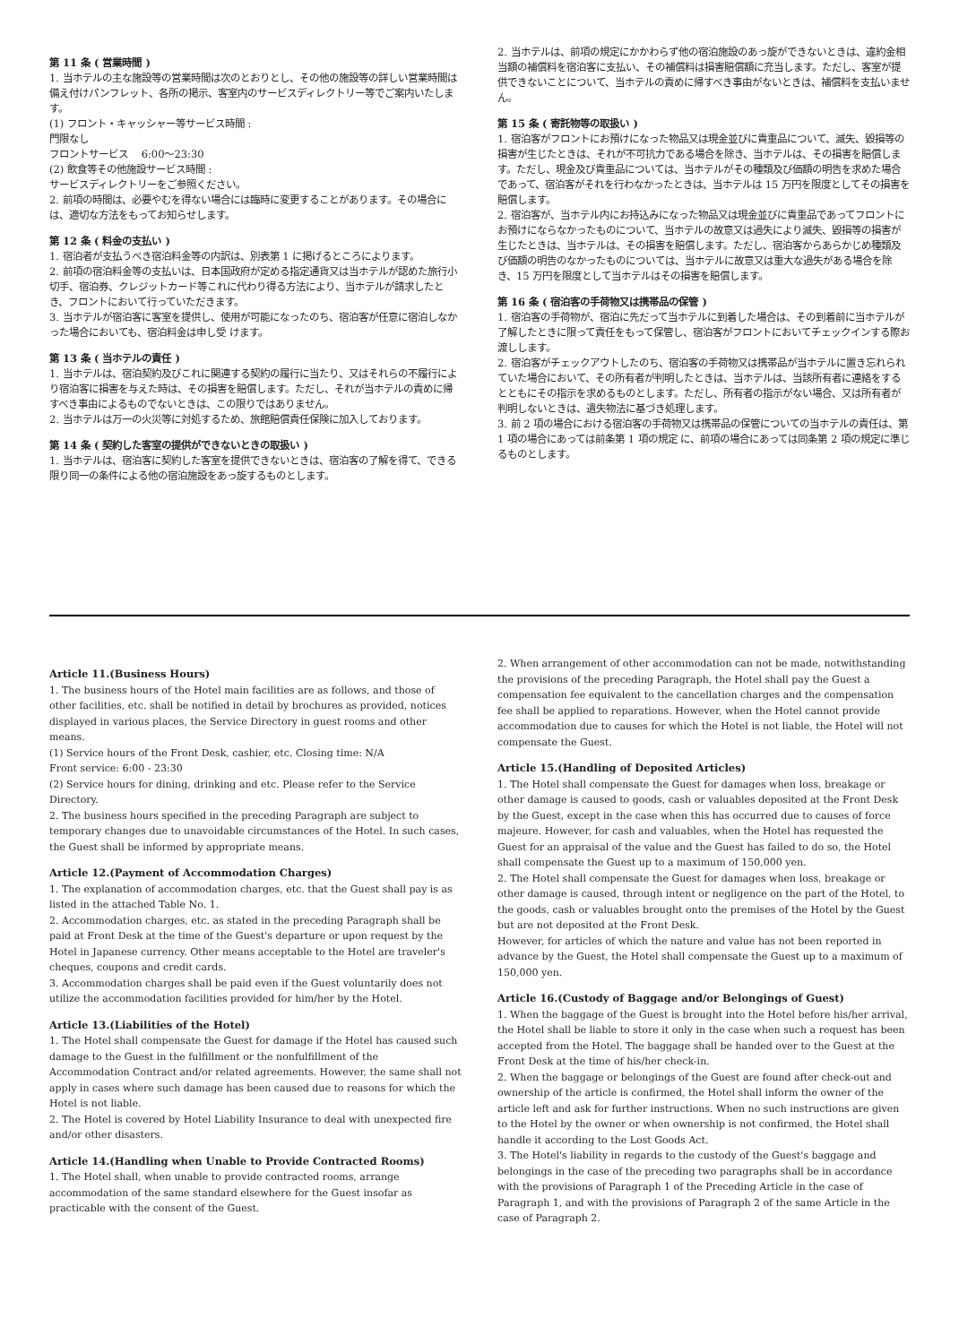第 11 条 ( 営業時間 )
1. 当ホテルの主な施設等の営業時間は次のとおりとし、その他の施設等の詳しい営業時間は備え付けパンフレット、各所の掲示、客室内のサービスディレクトリー等でご案内いたします。
(1) フロント・キャッシャー等サービス時間 :
門限なし
フロントサービス　 6:00～23:30
(2) 飲食等その他施設サービス時間 :
サービスディレクトリーをご参照ください。
2. 前項の時間は、必要やむを得ない場合には臨時に変更することがあります。その場合には、適切な方法をもってお知らせします。
第 12 条 ( 料金の支払い )
1. 宿泊者が支払うべき宿泊料金等の内訳は、別表第 1 に掲げるところによります。
2. 前項の宿泊料金等の支払いは、日本国政府が定める指定通貨又は当ホテルが認めた旅行小切手、宿泊券、クレジットカード等これに代わり得る方法により、当ホテルが請求したとき、フロントにおいて行っていただきます。
3. 当ホテルが宿泊客に客室を提供し、使用が可能になったのち、宿泊客が任意に宿泊しなかった場合においても、宿泊料金は申し受 けます。
第 13 条 ( 当ホテルの責任 )
1. 当ホテルは、宿泊契約及びこれに関連する契約の履行に当たり、又はそれらの不履行により宿泊客に損害を与えた時は、その損害を賠償します。ただし、それが当ホテルの責めに帰すべき事由によるものでないときは、この限りではありません。
2. 当ホテルは万一の火災等に対処するため、旅館賠償責任保険に加入しております。
第 14 条 ( 契約した客室の提供ができないときの取扱い )
1. 当ホテルは、宿泊客に契約した客室を提供できないときは、宿泊客の了解を得て、できる限り同一の条件による他の宿泊施設をあっ旋するものとします。
2. 当ホテルは、前項の規定にかかわらず他の宿泊施設のあっ旋ができないときは、違約金相当額の補償料を宿泊客に支払い、その補償料は損害賠償額に充当します。ただし、客室が提供できないことについて、当ホテルの責めに帰すべき事由がないときは、補償料を支払いません。
第 15 条 ( 寄託物等の取扱い )
1. 宿泊客がフロントにお預けになった物品又は現金並びに貴重品について、滅失、毀損等の損害が生じたときは、それが不可抗力である場合を除き、当ホテルは、その損害を賠償します。ただし、現金及び貴重品については、当ホテルがその種類及び価額の明告を求めた場合であって、宿泊客がそれを行わなかったときは、当ホテルは 15 万円を限度としてその損害を賠償します。
2. 宿泊客が、当ホテル内にお持込みになった物品又は現金並びに貴重品であってフロントにお預けにならなかったものについて、当ホテルの故意又は過失により滅失、毀損等の損害が生じたときは、当ホテルは、その損害を賠償します。ただし、宿泊客からあらかじめ種類及び価額の明告のなかったものについては、当ホテルに故意又は重大な過失がある場合を除き、15 万円を限度として当ホテルはその損害を賠償します。
第 16 条 ( 宿泊客の手荷物又は携帯品の保管 )
1. 宿泊客の手荷物が、宿泊に先だって当ホテルに到着した場合は、その到着前に当ホテルが了解したときに限って責任をもって保管し、宿泊客がフロントにおいてチェックインする際お渡しします。
2. 宿泊客がチェックアウトしたのち、宿泊客の手荷物又は携帯品が当ホテルに置き忘れられていた場合において、その所有者が判明したときは、当ホテルは、当該所有者に連絡をするとともにその指示を求めるものとします。ただし、所有者の指示がない場合、又は所有者が判明しないときは、遺失物法に基づき処理します。
3. 前 2 項の場合における宿泊客の手荷物又は携帯品の保管についての当ホテルの責任は、第 1 項の場合にあっては前条第 1 項の規定 に、前項の場合にあっては同条第 2 項の規定に準じるものとします。
Article 11.(Business Hours)
1. The business hours of the Hotel main facilities are as follows, and those of other facilities, etc. shall be notified in detail by brochures as provided, notices displayed in various places, the Service Directory in guest rooms and other means.
(1) Service hours of the Front Desk, cashier, etc. Closing time: N/A
Front service: 6:00 - 23:30
(2) Service hours for dining, drinking and etc. Please refer to the Service Directory.
2. The business hours specified in the preceding Paragraph are subject to temporary changes due to unavoidable circumstances of the Hotel. In such cases, the Guest shall be informed by appropriate means.
Article 12.(Payment of Accommodation Charges)
1. The explanation of accommodation charges, etc. that the Guest shall pay is as listed in the attached Table No. 1.
2. Accommodation charges, etc. as stated in the preceding Paragraph shall be paid at Front Desk at the time of the Guest's departure or upon request by the Hotel in Japanese currency. Other means acceptable to the Hotel are traveler's cheques, coupons and credit cards.
3. Accommodation charges shall be paid even if the Guest voluntarily does not utilize the accommodation facilities provided for him/her by the Hotel.
Article 13.(Liabilities of the Hotel)
1. The Hotel shall compensate the Guest for damage if the Hotel has caused such damage to the Guest in the fulfillment or the nonfulfillment of the Accommodation Contract and/or related agreements. However, the same shall not apply in cases where such damage has been caused due to reasons for which the Hotel is not liable.
2. The Hotel is covered by Hotel Liability Insurance to deal with unexpected fire and/or other disasters.
Article 14.(Handling when Unable to Provide Contracted Rooms)
1. The Hotel shall, when unable to provide contracted rooms, arrange accommodation of the same standard elsewhere for the Guest insofar as practicable with the consent of the Guest.
2. When arrangement of other accommodation can not be made, notwithstanding the provisions of the preceding Paragraph, the Hotel shall pay the Guest a compensation fee equivalent to the cancellation charges and the compensation fee shall be applied to reparations. However, when the Hotel cannot provide accommodation due to causes for which the Hotel is not liable, the Hotel will not compensate the Guest.
Article 15.(Handling of Deposited Articles)
1. The Hotel shall compensate the Guest for damages when loss, breakage or other damage is caused to goods, cash or valuables deposited at the Front Desk by the Guest, except in the case when this has occurred due to causes of force majeure. However, for cash and valuables, when the Hotel has requested the Guest for an appraisal of the value and the Guest has failed to do so, the Hotel shall compensate the Guest up to a maximum of 150,000 yen.
2. The Hotel shall compensate the Guest for damages when loss, breakage or other damage is caused, through intent or negligence on the part of the Hotel, to the goods, cash or valuables brought onto the premises of the Hotel by the Guest but are not deposited at the Front Desk.
However, for articles of which the nature and value has not been reported in advance by the Guest, the Hotel shall compensate the Guest up to a maximum of 150,000 yen.
Article 16.(Custody of Baggage and/or Belongings of Guest)
1. When the baggage of the Guest is brought into the Hotel before his/her arrival, the Hotel shall be liable to store it only in the case when such a request has been accepted from the Hotel. The baggage shall be handed over to the Guest at the Front Desk at the time of his/her check-in.
2. When the baggage or belongings of the Guest are found after check-out and ownership of the article is confirmed, the Hotel shall inform the owner of the article left and ask for further instructions. When no such instructions are given to the Hotel by the owner or when ownership is not confirmed, the Hotel shall handle it according to the Lost Goods Act.
3. The Hotel's liability in regards to the custody of the Guest's baggage and belongings in the case of the preceding two paragraphs shall be in accordance with the provisions of Paragraph 1 of the Preceding Article in the case of Paragraph 1, and with the provisions of Paragraph 2 of the same Article in the case of Paragraph 2.